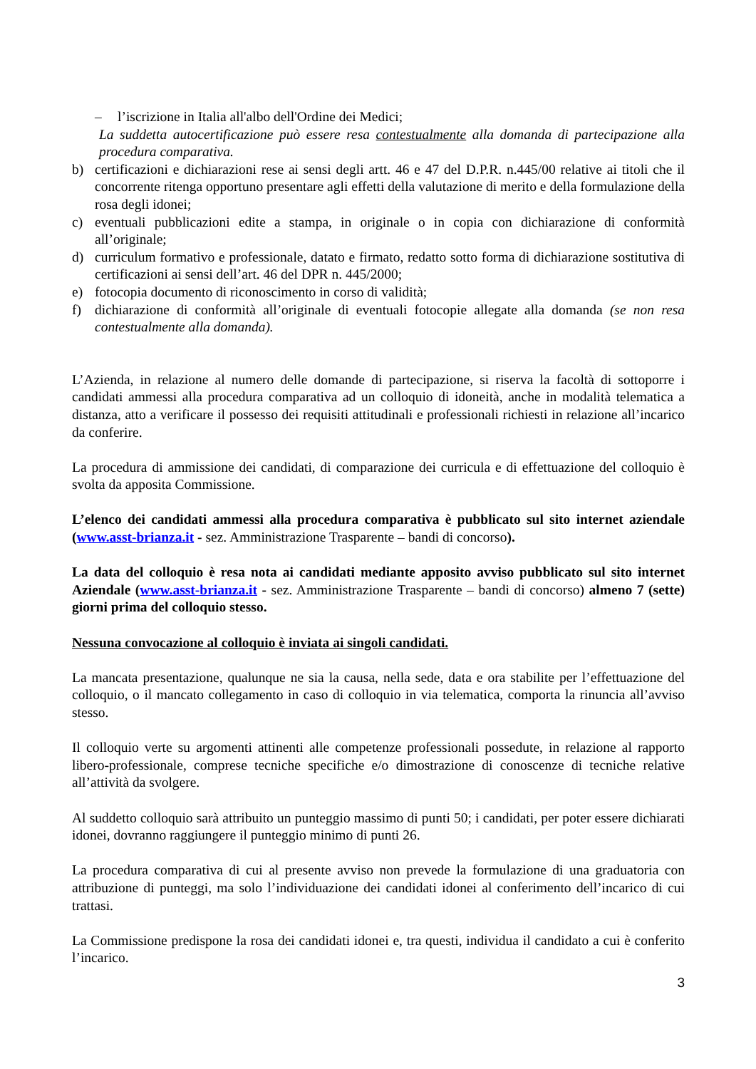– l’iscrizione in Italia all'albo dell'Ordine dei Medici;
La suddetta autocertificazione può essere resa contestualmente alla domanda di partecipazione alla procedura comparativa.
b) certificazioni e dichiarazioni rese ai sensi degli artt. 46 e 47 del D.P.R. n.445/00 relative ai titoli che il concorrente ritenga opportuno presentare agli effetti della valutazione di merito e della formulazione della rosa degli idonei;
c) eventuali pubblicazioni edite a stampa, in originale o in copia con dichiarazione di conformità all’originale;
d) curriculum formativo e professionale, datato e firmato, redatto sotto forma di dichiarazione sostitutiva di certificazioni ai sensi dell’art. 46 del DPR n. 445/2000;
e) fotocopia documento di riconoscimento in corso di validità;
f) dichiarazione di conformità all’originale di eventuali fotocopie allegate alla domanda (se non resa contestualmente alla domanda).
L’Azienda, in relazione al numero delle domande di partecipazione, si riserva la facoltà di sottoporre i candidati ammessi alla procedura comparativa ad un colloquio di idoneità, anche in modalità telematica a distanza, atto a verificare il possesso dei requisiti attitudinali e professionali richiesti in relazione all’incarico da conferire.
La procedura di ammissione dei candidati, di comparazione dei curricula e di effettuazione del colloquio è svolta da apposita Commissione.
L’elenco dei candidati ammessi alla procedura comparativa è pubblicato sul sito internet aziendale (www.asst-brianza.it - sez. Amministrazione Trasparente – bandi di concorso).
La data del colloquio è resa nota ai candidati mediante apposito avviso pubblicato sul sito internet Aziendale (www.asst-brianza.it - sez. Amministrazione Trasparente – bandi di concorso) almeno 7 (sette) giorni prima del colloquio stesso.
Nessuna convocazione al colloquio è inviata ai singoli candidati.
La mancata presentazione, qualunque ne sia la causa, nella sede, data e ora stabilite per l’effettuazione del colloquio, o il mancato collegamento in caso di colloquio in via telematica, comporta la rinuncia all’avviso stesso.
Il colloquio verte su argomenti attinenti alle competenze professionali possedute, in relazione al rapporto libero-professionale, comprese tecniche specifiche e/o dimostrazione di conoscenze di tecniche relative all’attività da svolgere.
Al suddetto colloquio sarà attribuito un punteggio massimo di punti 50; i candidati, per poter essere dichiarati idonei, dovranno raggiungere il punteggio minimo di punti 26.
La procedura comparativa di cui al presente avviso non prevede la formulazione di una graduatoria con attribuzione di punteggi, ma solo l’individuazione dei candidati idonei al conferimento dell’incarico di cui trattasi.
La Commissione predispone la rosa dei candidati idonei e, tra questi, individua il candidato a cui è conferito l’incarico.
3